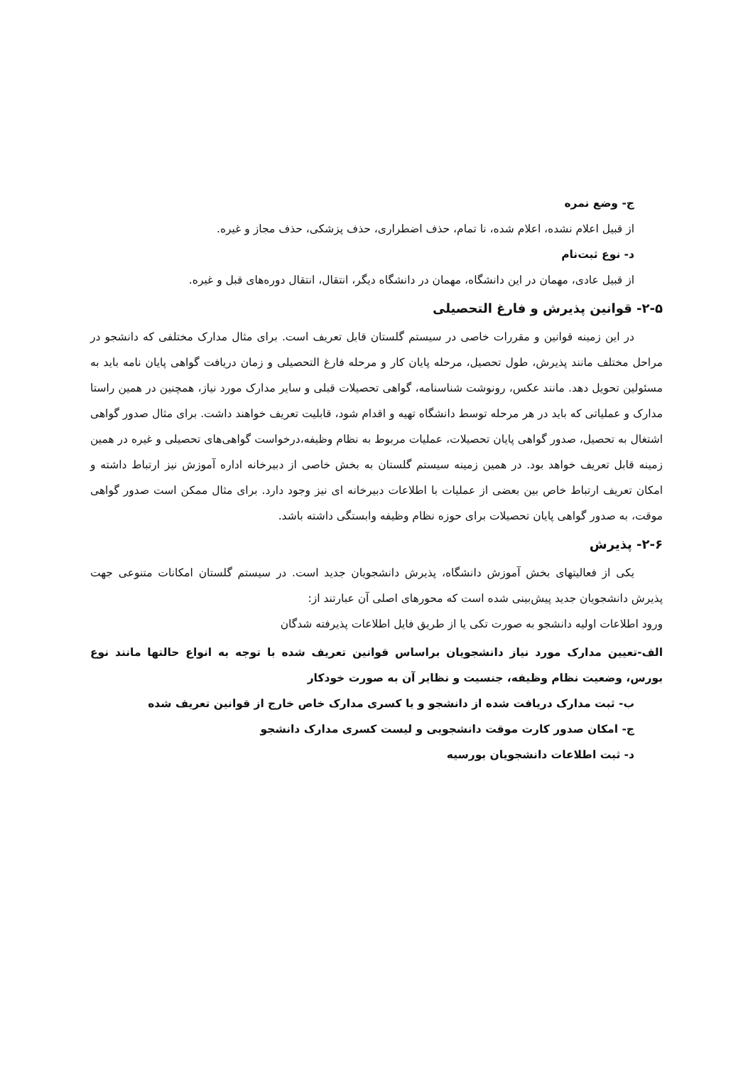ج- وضع نمره
از قبیل اعلام نشده، اعلام شده، نا تمام، حذف اضطراری، حذف پزشکی، حذف مجاز و غیره.
د- نوع ثبت‌نام
از قبیل عادی، مهمان در این دانشگاه، مهمان در دانشگاه دیگر، انتقال، انتقال دوره‌های قبل و غیره.
۲-۵- قوانین پذیرش و فارغ التحصیلی
در این زمینه قوانین و مقررات خاصی در سیستم گلستان قابل تعریف است. برای مثال مدارک مختلفی که دانشجو در مراحل مختلف مانند پذیرش، طول تحصیل، مرحله پایان کار و مرحله فارغ التحصیلی و زمان دریافت گواهی پایان نامه باید به مسئولین تحویل دهد. مانند عکس، رونوشت شناسنامه، گواهی تحصیلات قبلی و سایر مدارک مورد نیاز، همچنین در همین راستا مدارک و عملیاتی که باید در هر مرحله توسط دانشگاه تهیه و اقدام شود، قابلیت تعریف خواهند داشت. برای مثال صدور گواهی اشتغال به تحصیل، صدور گواهی پایان تحصیلات، عملیات مربوط به نظام وظیفه،درخواست گواهی‌های تحصیلی و غیره در همین زمینه قابل تعریف خواهد بود. در همین زمینه سیستم گلستان به بخش خاصی از دبیرخانه اداره آموزش نیز ارتباط داشته و امکان تعریف ارتباط خاص بین بعضی از عملیات با اطلاعات دبیرخانه ای نیز وجود دارد. برای مثال ممکن است صدور گواهی موقت، به صدور گواهی پایان تحصیلات برای حوزه نظام وظیفه وابستگی داشته باشد.
۲-۶- پذیرش
یکی از فعالیتهای بخش آموزش دانشگاه، پذیرش دانشجویان جدید است. در سیستم گلستان امکانات متنوعی جهت پذیرش دانشجویان جدید پیش‌بینی شده است که محورهای اصلی آن عبارتند از:
ورود اطلاعات اولیه دانشجو به صورت تکی یا از طریق فایل اطلاعات پذیرفته شدگان
الف-تعیین مدارک مورد نیاز دانشجویان براساس قوانین تعریف شده با توجه به انواع حالتها مانند نوع بورس، وضعیت نظام وظیفه، جنسیت و نظایر آن به صورت خودکار
ب- ثبت مدارک دریافت شده از دانشجو و یا کسری مدارک خاص خارج از قوانین تعریف شده
ج- امکان صدور کارت موقت دانشجویی و لیست کسری مدارک دانشجو
د- ثبت اطلاعات دانشجویان بورسیه